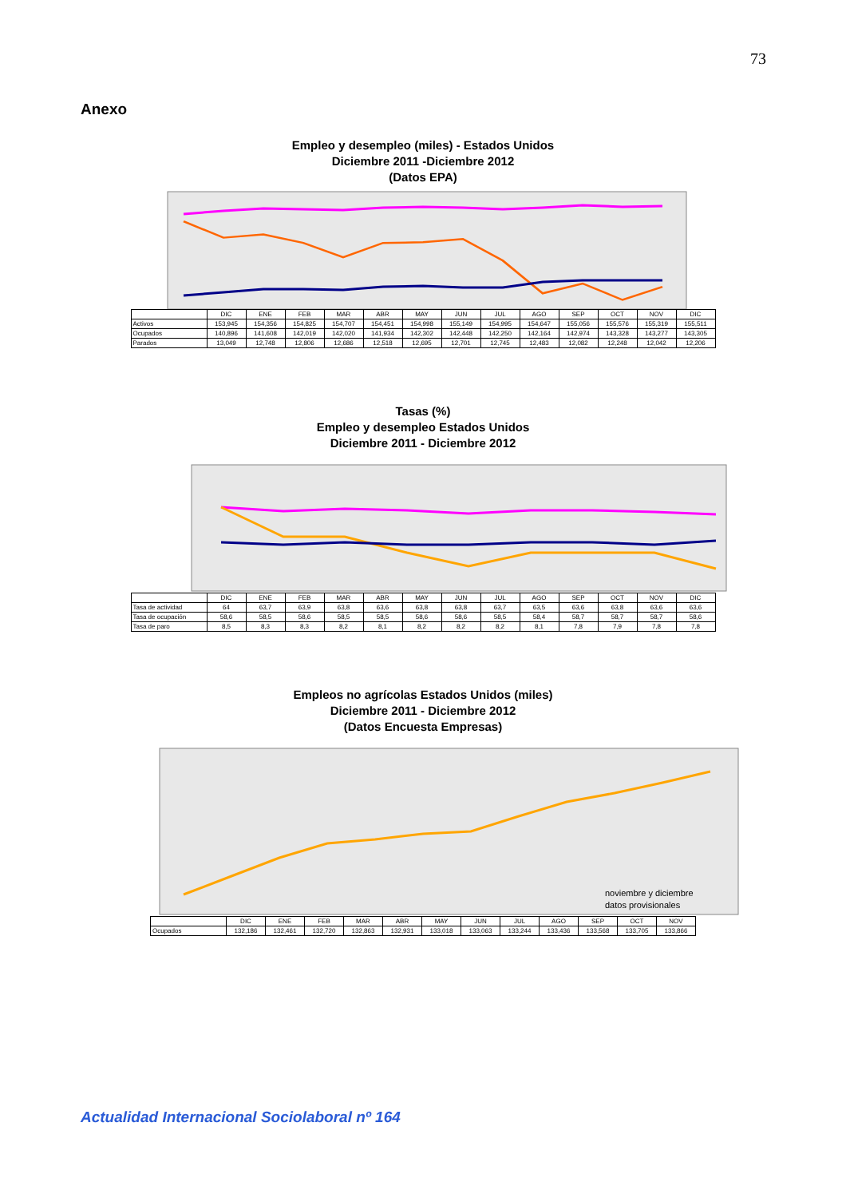73
Anexo
Empleo y desempleo (miles) - Estados Unidos
Diciembre 2011 -Diciembre 2012
(Datos EPA)
| | DIC | ENE | FEB | MAR | ABR | MAY | JUN | JUL | AGO | SEP | OCT | NOV | DIC |
| Activos | 153,945 | 154,356 | 154,825 | 154,707 | 154,451 | 154,998 | 155,149 | 154,995 | 154,647 | 155,056 | 155,576 | 155,319 | 155,511 |
| Ocupados | 140,896 | 141,608 | 142,019 | 142,020 | 141,934 | 142,302 | 142,448 | 142,250 | 142,164 | 142,974 | 143,328 | 143,277 | 143,305 |
| Parados | 13,049 | 12,748 | 12,806 | 12,686 | 12,518 | 12,695 | 12,701 | 12,745 | 12,483 | 12,082 | 12,248 | 12,042 | 12,206 |
Tasas (%)
Empleo y desempleo Estados Unidos
Diciembre 2011 - Diciembre 2012
| | DIC | ENE | FEB | MAR | ABR | MAY | JUN | JUL | AGO | SEP | OCT | NOV | DIC |
| Tasa de actividad | 64 | 63,7 | 63,9 | 63,8 | 63,6 | 63,8 | 63,8 | 63,7 | 63,5 | 63,6 | 63,8 | 63,6 | 63,6 |
| Tasa de ocupación | 58,6 | 58,5 | 58,6 | 58,5 | 58,5 | 58,6 | 58,6 | 58,5 | 58,4 | 58,7 | 58,7 | 58,7 | 58,6 |
| Tasa de paro | 8,5 | 8,3 | 8,3 | 8,2 | 8,1 | 8,2 | 8,2 | 8,2 | 8,1 | 7,8 | 7,9 | 7,8 | 7,8 |
Empleos no agrícolas Estados Unidos (miles)
Diciembre 2011 - Diciembre 2012
(Datos Encuesta Empresas)
noviembre y diciembre
datos provisionales
| | DIC | ENE | FEB | MAR | ABR | MAY | JUN | JUL | AGO | SEP | OCT | NOV |
| Ocupados | 132,186 | 132,461 | 132,720 | 132,863 | 132,931 | 133,018 | 133,063 | 133,244 | 133,436 | 133,568 | 133,705 | 133,866 |
Actualidad Internacional Sociolaboral nº 164